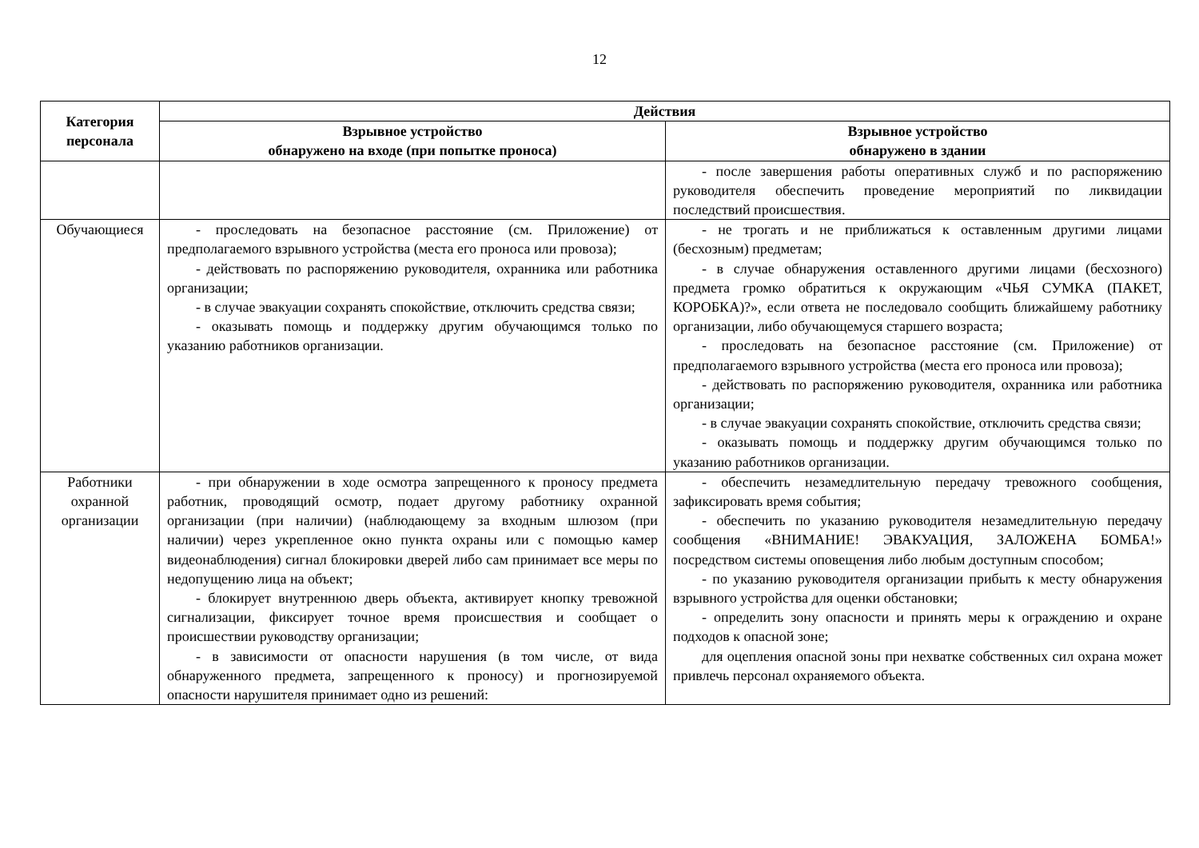12
| Категория персонала | Действия | |
| --- | --- | --- |
| | Взрывное устройство обнаружено на входе (при попытке проноса) | Взрывное устройство обнаружено в здании |
| | | - после завершения работы оперативных служб и по распоряжению руководителя обеспечить проведение мероприятий по ликвидации последствий происшествия. |
| Обучающиеся | - проследовать на безопасное расстояние (см. Приложение) от предполагаемого взрывного устройства (места его проноса или провоза); - действовать по распоряжению руководителя, охранника или работника организации; - в случае эвакуации сохранять спокойствие, отключить средства связи; - оказывать помощь и поддержку другим обучающимся только по указанию работников организации. | - не трогать и не приближаться к оставленным другими лицами (бесхозным) предметам; - в случае обнаружения оставленного другими лицами (бесхозного) предмета громко обратиться к окружающим «ЧЬЯ СУМКА (ПАКЕТ, КОРОБКА)?», если ответа не последовало сообщить ближайшему работнику организации, либо обучающемуся старшего возраста; - проследовать на безопасное расстояние (см. Приложение) от предполагаемого взрывного устройства (места его проноса или провоза); - действовать по распоряжению руководителя, охранника или работника организации; - в случае эвакуации сохранять спокойствие, отключить средства связи; - оказывать помощь и поддержку другим обучающимся только по указанию работников организации. |
| Работники охранной организации | - при обнаружении в ходе осмотра запрещенного к проносу предмета работник, проводящий осмотр, подает другому работнику охранной организации (при наличии) (наблюдающему за входным шлюзом (при наличии) через укрепленное окно пункта охраны или с помощью камер видеонаблюдения) сигнал блокировки дверей либо сам принимает все меры по недопущению лица на объект; - блокирует внутреннюю дверь объекта, активирует кнопку тревожной сигнализации, фиксирует точное время происшествия и сообщает о происшествии руководству организации; - в зависимости от опасности нарушения (в том числе, от вида обнаруженного предмета, запрещенного к проносу) и прогнозируемой опасности нарушителя принимает одно из решений: | - обеспечить незамедлительную передачу тревожного сообщения, зафиксировать время события; - обеспечить по указанию руководителя незамедлительную передачу сообщения «ВНИМАНИЕ! ЭВАКУАЦИЯ, ЗАЛОЖЕНА БОМБА!» посредством системы оповещения либо любым доступным способом; - по указанию руководителя организации прибыть к месту обнаружения взрывного устройства для оценки обстановки; - определить зону опасности и принять меры к ограждению и охране подходов к опасной зоне; для оцепления опасной зоны при нехватке собственных сил охрана может привлечь персонал охраняемого объекта. |